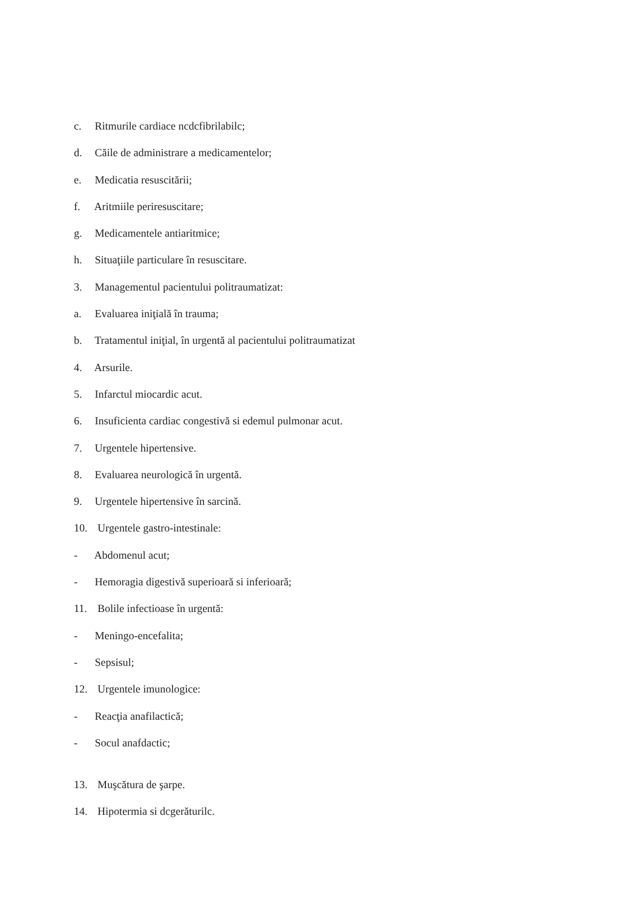c. Ritmurile cardiace ncdcfibrilabilc;
d. Căile de administrare a medicamentelor;
e. Medicatia resuscitării;
f. Aritmiile periresuscitare;
g. Medicamentele antiaritmice;
h. Situaţiile particulare în resuscitare.
3. Managementul pacientului politraumatizat:
a. Evaluarea iniţială în trauma;
b. Tratamentul iniţial, în urgentă al pacientului politraumatizat
4. Arsurile.
5. Infarctul miocardic acut.
6. Insuficienta cardiac congestivă si edemul pulmonar acut.
7. Urgentele hipertensive.
8. Evaluarea neurologică în urgentă.
9. Urgentele hipertensive în sarcină.
10. Urgentele gastro-intestinale:
- Abdomenul acut;
- Hemoragia digestivă superioară si inferioară;
11. Bolile infectioase în urgentă:
- Meningo-encefalita;
- Sepsisul;
12. Urgentele imunologice:
- Reacţia anafilactică;
- Socul anafdactic;
13. Muşcătura de şarpe.
14. Hipotermia si dcgerăturilc.